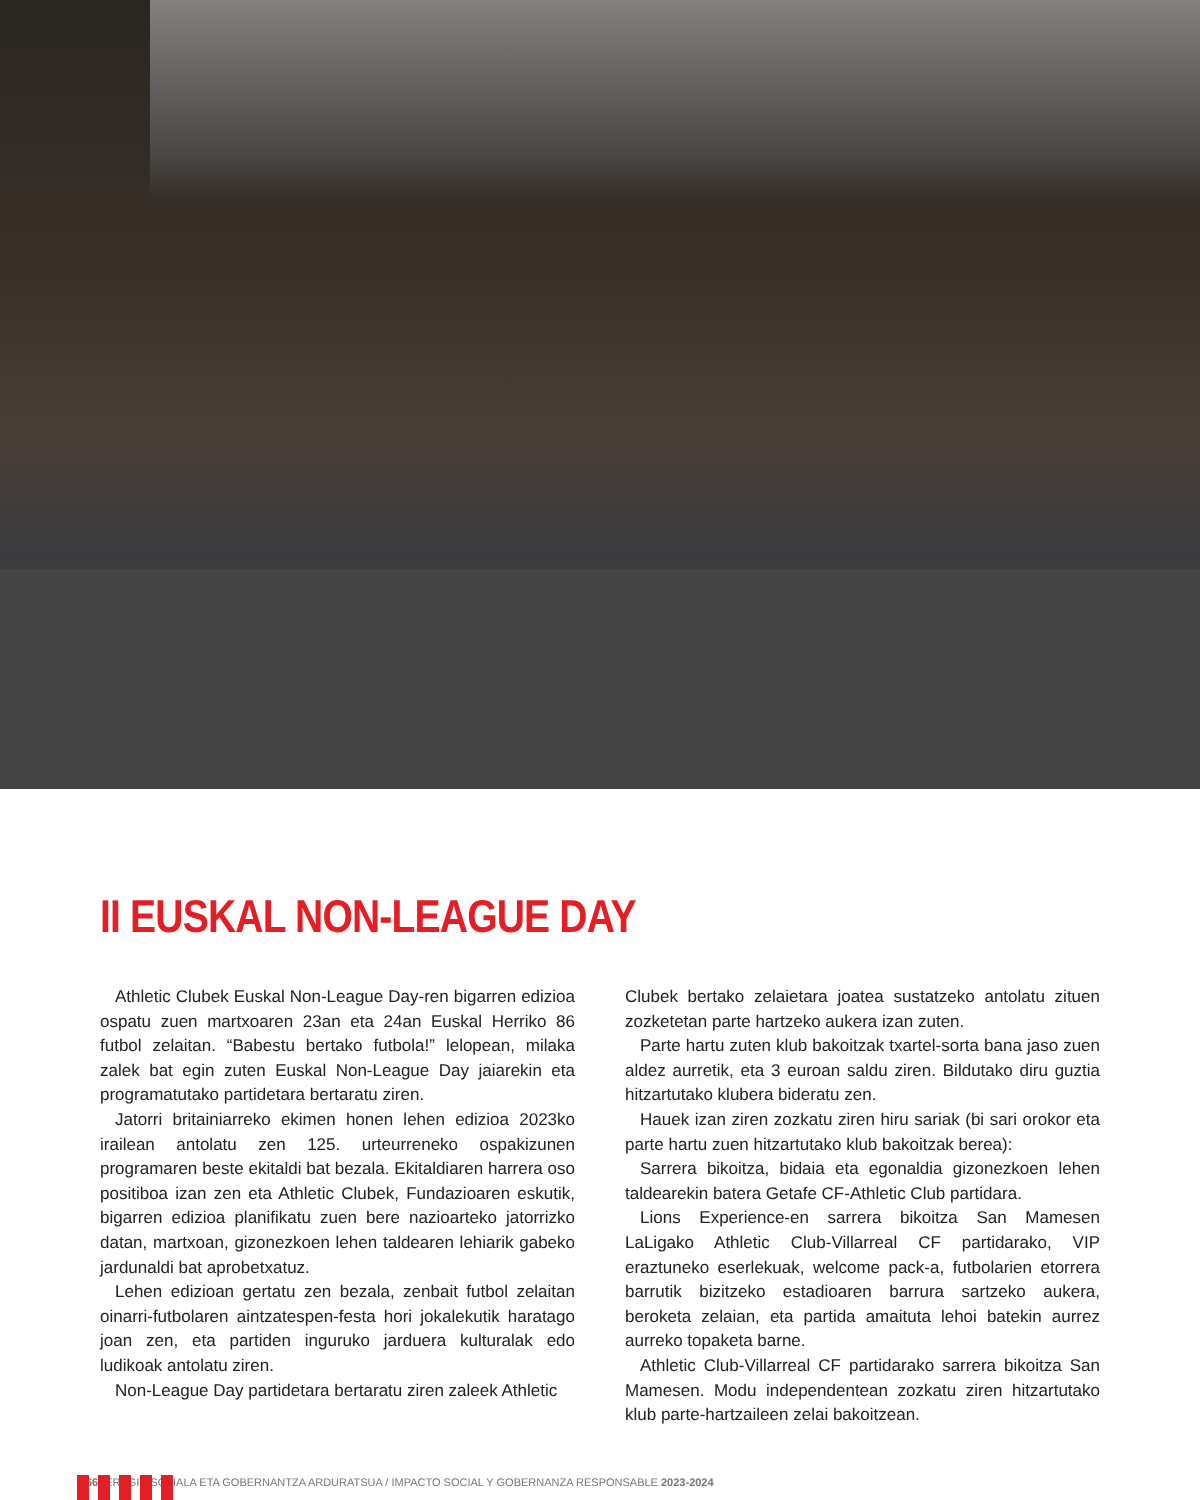II EUSKAL NON-LEAGUE DAY
Athletic Clubek Euskal Non-League Day-ren bigarren edizioa ospatu zuen martxoaren 23an eta 24an Euskal Herriko 86 futbol zelaitan. “Babestu bertako futbola!” lelopean, milaka zalek bat egin zuten Euskal Non-League Day jaiarekin eta programatutako partidetara bertaratu ziren.
Jatorri britainiarreko ekimen honen lehen edizioa 2023ko irailean antolatu zen 125. urteurreneko ospakizunen programaren beste ekitaldi bat bezala. Ekitaldiaren harrera oso positiboa izan zen eta Athletic Clubek, Fundazioaren eskutik, bigarren edizioa planifikatu zuen bere nazioarteko jatorrizko datan, martxoan, gizonezkoen lehen taldearen lehiarik gabeko jardunaldi bat aprobetxatuz.
Lehen edizioan gertatu zen bezala, zenbait futbol zelaitan oinarri-futbolaren aintzatespen-festa hori jokalekutik haratago joan zen, eta partiden inguruko jarduera kulturalak edo ludikoak antolatu ziren.
Non-League Day partidetara bertaratu ziren zaleek Athletic
Clubek bertako zelaietara joatea sustatzeko antolatu zituen zozketetan parte hartzeko aukera izan zuten.
Parte hartu zuten klub bakoitzak txartel-sorta bana jaso zuen aldez aurretik, eta 3 euroan saldu ziren. Bildutako diru guztia hitzartutako klubera bideratu zen.
Hauek izan ziren zozkatu ziren hiru sariak (bi sari orokor eta parte hartu zuen hitzartutako klub bakoitzak berea):
Sarrera bikoitza, bidaia eta egonaldia gizonezkoen lehen taldearekin batera Getafe CF-Athletic Club partidara.
Lions Experience-en sarrera bikoitza San Mamesen LaLigako Athletic Club-Villarreal CF partidarako, VIP eraztuneko eserlekuak, welcome pack-a, futbolarien etorrera barrutik bizitzeko estadioaren barrura sartzeko aukera, beroketa zelaian, eta partida amaituta lehoi batekin aurrez aurreko topaketa barne.
Athletic Club-Villarreal CF partidarako sarrera bikoitza San Mamesen. Modu independentean zozkatu ziren hitzartutako klub parte-hartzaileen zelai bakoitzean.
66• ERAGIN SOZIALA ETA GOBERNANTZA ARDURATSUA / IMPACTO SOCIAL Y GOBERNANZA RESPONSABLE 2023-2024